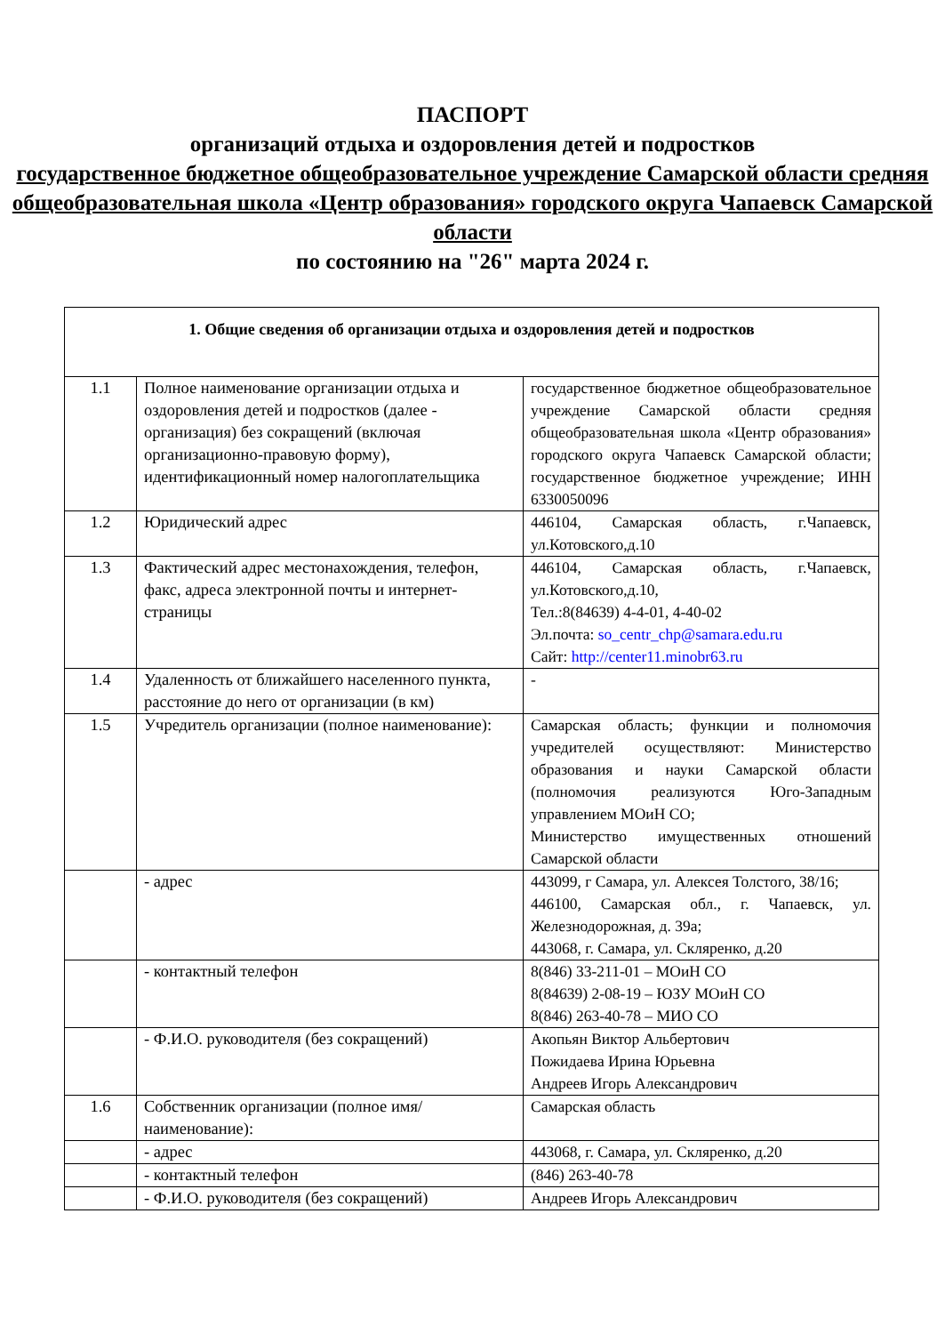ПАСПОРТ
организаций отдыха и оздоровления детей и подростков
государственное бюджетное общеобразовательное учреждение Самарской области средняя общеобразовательная школа «Центр образования» городского округа Чапаевск Самарской области
по состоянию на "26" марта 2024 г.
| 1. Общие сведения об организации отдыха и оздоровления детей и подростков | | |
| --- | --- | --- |
| 1.1 | Полное наименование организации отдыха и оздоровления детей и подростков (далее - организация) без сокращений (включая организационно-правовую форму), идентификационный номер налогоплательщика | государственное бюджетное общеобразовательное учреждение Самарской области средняя общеобразовательная школа «Центр образования» городского округа Чапаевск Самарской области; государственное бюджетное учреждение; ИНН 6330050096 |
| 1.2 | Юридический адрес | 446104, Самарская область, г.Чапаевск, ул.Котовского,д.10 |
| 1.3 | Фактический адрес местонахождения, телефон, факс, адреса электронной почты и интернет-страницы | 446104, Самарская область, г.Чапаевск, ул.Котовского,д.10, Тел.:8(84639) 4-4-01, 4-40-02 Эл.почта: so_centr_chp@samara.edu.ru Сайт: http://center11.minobr63.ru |
| 1.4 | Удаленность от ближайшего населенного пункта, расстояние до него от организации (в км) | - |
| 1.5 | Учредитель организации (полное наименование): | Самарская область; функции и полномочия учредителей осуществляют: Министерство образования и науки Самарской области (полномочия реализуются Юго-Западным управлением МОиН СО; Министерство имущественных отношений Самарской области |
| | - адрес | 443099, г Самара, ул. Алексея Толстого, 38/16; 446100, Самарская обл., г. Чапаевск, ул. Железнодорожная, д. 39а; 443068, г. Самара, ул. Скляренко, д.20 |
| | - контактный телефон | 8(846) 33-211-01 – МОиН СО 8(84639) 2-08-19 – ЮЗУ МОиН СО 8(846) 263-40-78 – МИО СО |
| | - Ф.И.О. руководителя (без сокращений) | Акопьян Виктор Альбертович Пожидаева Ирина Юрьевна Андреев Игорь Александрович |
| 1.6 | Собственник организации (полное имя/наименование): | Самарская область |
| | - адрес | 443068, г. Самара, ул. Скляренко, д.20 |
| | - контактный телефон | (846) 263-40-78 |
| | - Ф.И.О. руководителя (без сокращений) | Андреев Игорь Александрович |